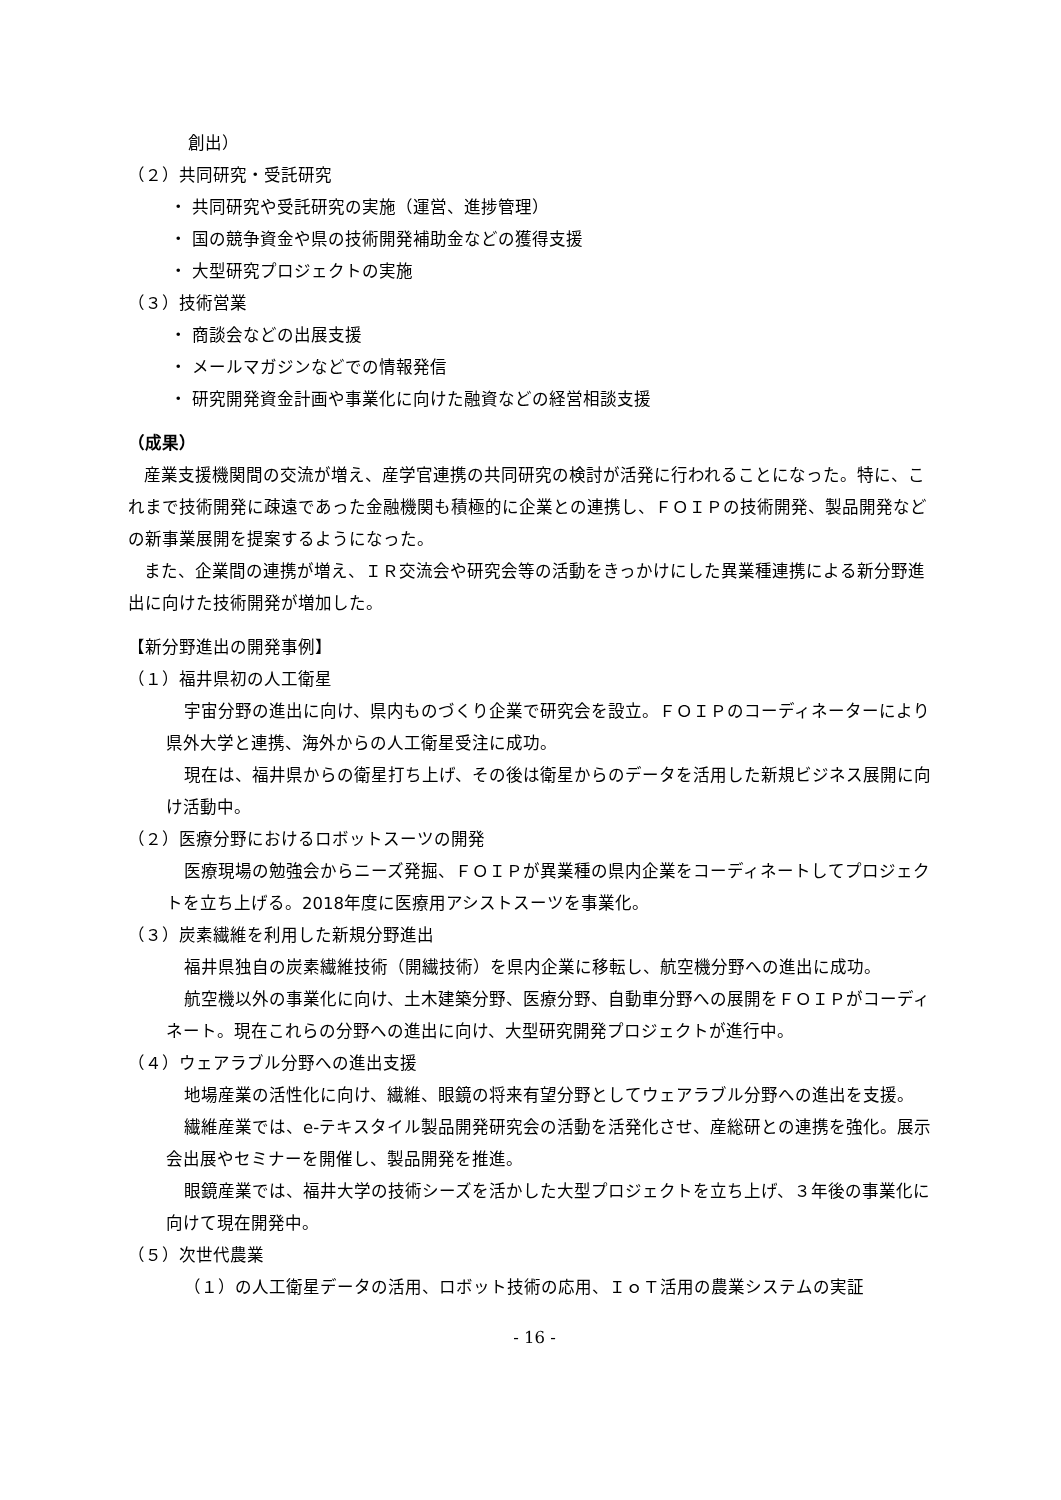創出）
（２）共同研究・受託研究
・ 共同研究や受託研究の実施（運営、進捗管理）
・ 国の競争資金や県の技術開発補助金などの獲得支援
・ 大型研究プロジェクトの実施
（３）技術営業
・ 商談会などの出展支援
・ メールマガジンなどでの情報発信
・ 研究開発資金計画や事業化に向けた融資などの経営相談支援
（成果）
産業支援機関間の交流が増え、産学官連携の共同研究の検討が活発に行われることになった。特に、これまで技術開発に疎遠であった金融機関も積極的に企業との連携し、ＦＯＩＰの技術開発、製品開発などの新事業展開を提案するようになった。
また、企業間の連携が増え、ＩＲ交流会や研究会等の活動をきっかけにした異業種連携による新分野進出に向けた技術開発が増加した。
【新分野進出の開発事例】
（１）福井県初の人工衛星
宇宙分野の進出に向け、県内ものづくり企業で研究会を設立。ＦＯＩＰのコーディネーターにより県外大学と連携、海外からの人工衛星受注に成功。
現在は、福井県からの衛星打ち上げ、その後は衛星からのデータを活用した新規ビジネス展開に向け活動中。
（２）医療分野におけるロボットスーツの開発
医療現場の勉強会からニーズ発掘、ＦＯＩＰが異業種の県内企業をコーディネートしてプロジェクトを立ち上げる。2018年度に医療用アシストスーツを事業化。
（３）炭素繊維を利用した新規分野進出
福井県独自の炭素繊維技術（開繊技術）を県内企業に移転し、航空機分野への進出に成功。
航空機以外の事業化に向け、土木建築分野、医療分野、自動車分野への展開をＦＯＩＰがコーディネート。現在これらの分野への進出に向け、大型研究開発プロジェクトが進行中。
（４）ウェアラブル分野への進出支援
地場産業の活性化に向け、繊維、眼鏡の将来有望分野としてウェアラブル分野への進出を支援。
繊維産業では、e-テキスタイル製品開発研究会の活動を活発化させ、産総研との連携を強化。展示会出展やセミナーを開催し、製品開発を推進。
眼鏡産業では、福井大学の技術シーズを活かした大型プロジェクトを立ち上げ、３年後の事業化に向けて現在開発中。
（５）次世代農業
（１）の人工衛星データの活用、ロボット技術の応用、ＩｏＴ活用の農業システムの実証
- 16 -